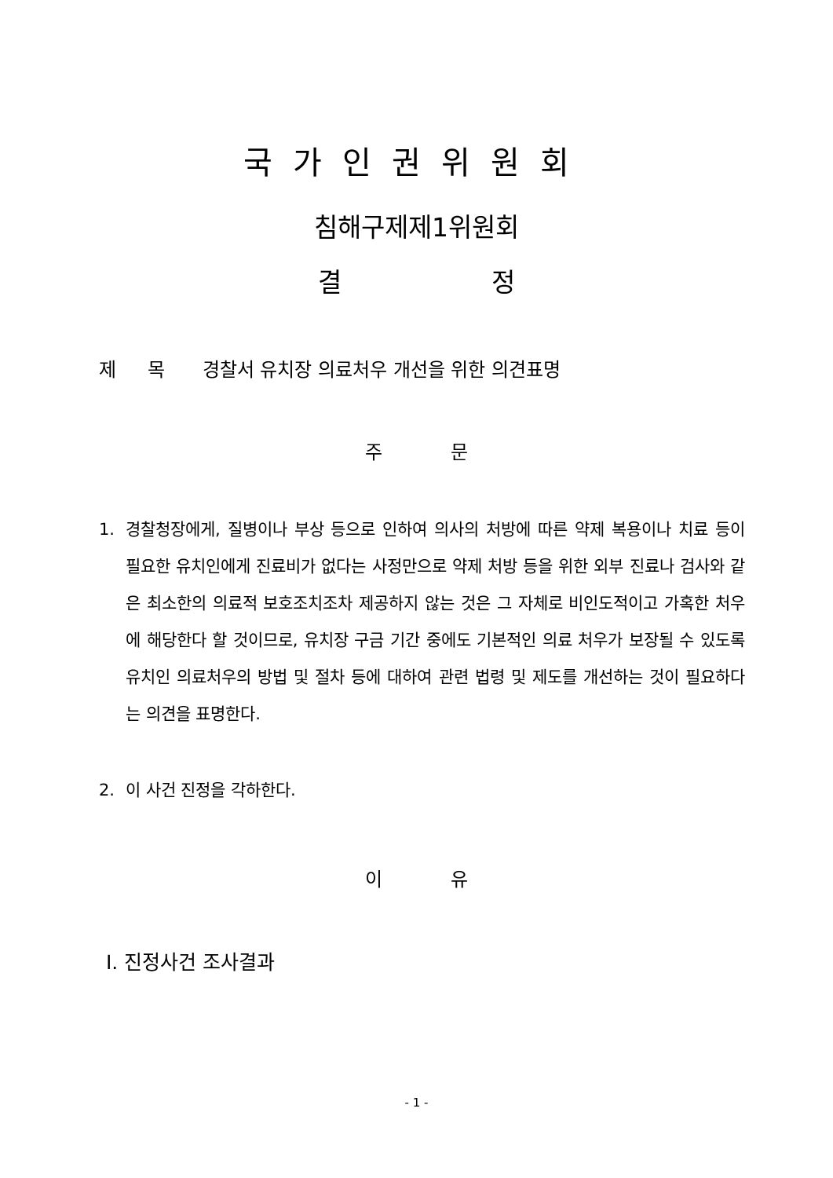국가인권위원회
침해구제제1위원회
결 정
제 목 경찰서 유치장 의료처우 개선을 위한 의견표명
주 문
1. 경찰청장에게, 질병이나 부상 등으로 인하여 의사의 처방에 따른 약제 복용이나 치료 등이 필요한 유치인에게 진료비가 없다는 사정만으로 약제 처방 등을 위한 외부 진료나 검사와 같은 최소한의 의료적 보호조치조차 제공하지 않는 것은 그 자체로 비인도적이고 가혹한 처우에 해당한다 할 것이므로, 유치장 구금 기간 중에도 기본적인 의료 처우가 보장될 수 있도록 유치인 의료처우의 방법 및 절차 등에 대하여 관련 법령 및 제도를 개선하는 것이 필요하다는 의견을 표명한다.
2. 이 사건 진정을 각하한다.
이 유
Ⅰ. 진정사건 조사결과
- 1 -